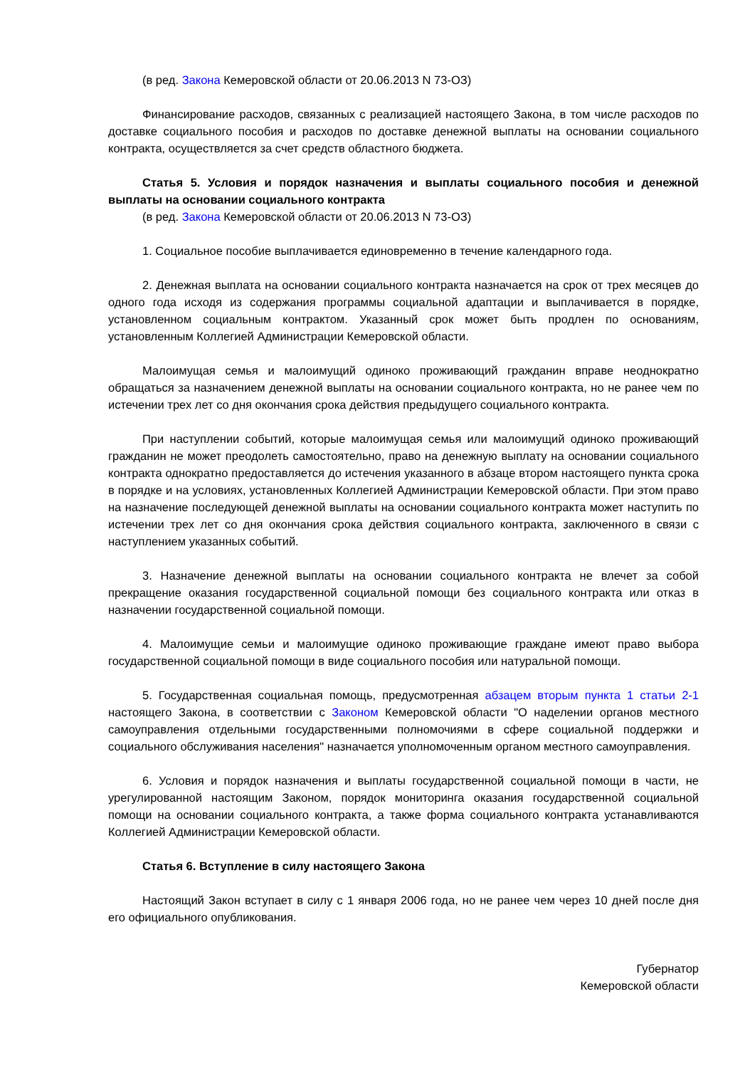(в ред. Закона Кемеровской области от 20.06.2013 N 73-ОЗ)
Финансирование расходов, связанных с реализацией настоящего Закона, в том числе расходов по доставке социального пособия и расходов по доставке денежной выплаты на основании социального контракта, осуществляется за счет средств областного бюджета.
Статья 5. Условия и порядок назначения и выплаты социального пособия и денежной выплаты на основании социального контракта
(в ред. Закона Кемеровской области от 20.06.2013 N 73-ОЗ)
1. Социальное пособие выплачивается единовременно в течение календарного года.
2. Денежная выплата на основании социального контракта назначается на срок от трех месяцев до одного года исходя из содержания программы социальной адаптации и выплачивается в порядке, установленном социальным контрактом. Указанный срок может быть продлен по основаниям, установленным Коллегией Администрации Кемеровской области.
Малоимущая семья и малоимущий одиноко проживающий гражданин вправе неоднократно обращаться за назначением денежной выплаты на основании социального контракта, но не ранее чем по истечении трех лет со дня окончания срока действия предыдущего социального контракта.
При наступлении событий, которые малоимущая семья или малоимущий одиноко проживающий гражданин не может преодолеть самостоятельно, право на денежную выплату на основании социального контракта однократно предоставляется до истечения указанного в абзаце втором настоящего пункта срока в порядке и на условиях, установленных Коллегией Администрации Кемеровской области. При этом право на назначение последующей денежной выплаты на основании социального контракта может наступить по истечении трех лет со дня окончания срока действия социального контракта, заключенного в связи с наступлением указанных событий.
3. Назначение денежной выплаты на основании социального контракта не влечет за собой прекращение оказания государственной социальной помощи без социального контракта или отказ в назначении государственной социальной помощи.
4. Малоимущие семьи и малоимущие одиноко проживающие граждане имеют право выбора государственной социальной помощи в виде социального пособия или натуральной помощи.
5. Государственная социальная помощь, предусмотренная абзацем вторым пункта 1 статьи 2-1 настоящего Закона, в соответствии с Законом Кемеровской области "О наделении органов местного самоуправления отдельными государственными полномочиями в сфере социальной поддержки и социального обслуживания населения" назначается уполномоченным органом местного самоуправления.
6. Условия и порядок назначения и выплаты государственной социальной помощи в части, не урегулированной настоящим Законом, порядок мониторинга оказания государственной социальной помощи на основании социального контракта, а также форма социального контракта устанавливаются Коллегией Администрации Кемеровской области.
Статья 6. Вступление в силу настоящего Закона
Настоящий Закон вступает в силу с 1 января 2006 года, но не ранее чем через 10 дней после дня его официального опубликования.
Губернатор
Кемеровской области